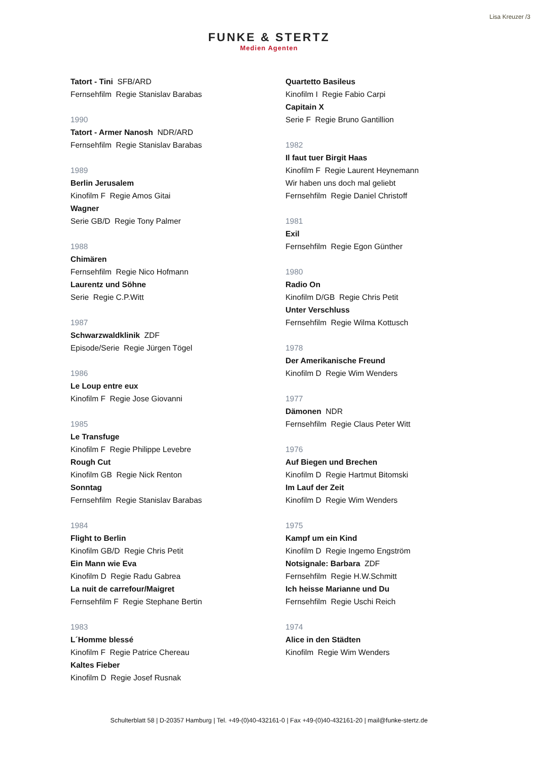Lisa Kreuzer /3
FUNKE & STERTZ
Medien Agenten
Tatort - Tini SFB/ARD
Fernsehfilm Regie Stanislav Barabas
1990
Tatort - Armer Nanosh NDR/ARD
Fernsehfilm Regie Stanislav Barabas
1989
Berlin Jerusalem
Kinofilm F Regie Amos Gitai
Wagner
Serie GB/D Regie Tony Palmer
1988
Chimären
Fernsehfilm Regie Nico Hofmann
Laurentz und Söhne
Serie Regie C.P.Witt
1987
Schwarzwaldklinik ZDF
Episode/Serie Regie Jürgen Tögel
1986
Le Loup entre eux
Kinofilm F Regie Jose Giovanni
1985
Le Transfuge
Kinofilm F Regie Philippe Levebre
Rough Cut
Kinofilm GB Regie Nick Renton
Sonntag
Fernsehfilm Regie Stanislav Barabas
1984
Flight to Berlin
Kinofilm GB/D Regie Chris Petit
Ein Mann wie Eva
Kinofilm D Regie Radu Gabrea
La nuit de carrefour/Maigret
Fernsehfilm F Regie Stephane Bertin
1983
L´Homme blessé
Kinofilm F Regie Patrice Chereau
Kaltes Fieber
Kinofilm D Regie Josef Rusnak
Quartetto Basileus
Kinofilm I Regie Fabio Carpi
Capitain X
Serie F Regie Bruno Gantillion
1982
Il faut tuer Birgit Haas
Kinofilm F Regie Laurent Heynemann
Wir haben uns doch mal geliebt
Fernsehfilm Regie Daniel Christoff
1981
Exil
Fernsehfilm Regie Egon Günther
1980
Radio On
Kinofilm D/GB Regie Chris Petit
Unter Verschluss
Fernsehfilm Regie Wilma Kottusch
1978
Der Amerikanische Freund
Kinofilm D Regie Wim Wenders
1977
Dämonen NDR
Fernsehfilm Regie Claus Peter Witt
1976
Auf Biegen und Brechen
Kinofilm D Regie Hartmut Bitomski
Im Lauf der Zeit
Kinofilm D Regie Wim Wenders
1975
Kampf um ein Kind
Kinofilm D Regie Ingemo Engström
Notsignale: Barbara ZDF
Fernsehfilm Regie H.W.Schmitt
Ich heisse Marianne und Du
Fernsehfilm Regie Uschi Reich
1974
Alice in den Städten
Kinofilm Regie Wim Wenders
Schulterblatt 58 | D-20357 Hamburg | Tel. +49-(0)40-432161-0 | Fax +49-(0)40-432161-20 | mail@funke-stertz.de